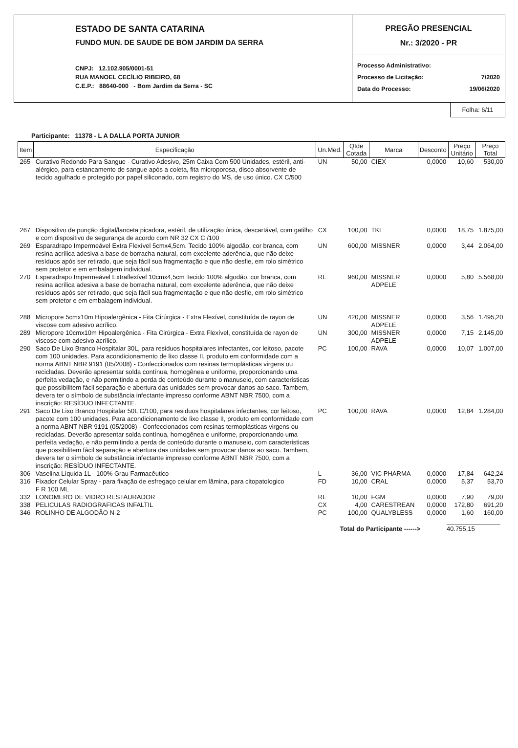ESTADO DE SANTA CATARINA
FUNDO MUN. DE SAUDE DE BOM JARDIM DA SERRA
CNPJ: 12.102.905/0001-51
RUA MANOEL CECÍLIO RIBEIRO, 68
C.E.P.: 88640-000 - Bom Jardim da Serra - SC
PREGÃO PRESENCIAL
Nr.: 3/2020 - PR
| Processo Administrativo: | |
| Processo de Licitação: | 7/2020 |
| Data do Processo: | 19/06/2020 |
Folha: 6/11
Participante: 11378 - L A DALLA PORTA JUNIOR
| Item | Especificação | Un.Med. | Qtde Cotada | Marca | Desconto | Preço Unitário | Preço Total |
| --- | --- | --- | --- | --- | --- | --- | --- |
| 265 | Curativo Redondo Para Sangue - Curativo Adesivo, 25m Caixa Com 500 Unidades, estéril, anti-alérgico, para estancamento de sangue após a coleta, fita microporosa, disco absorvente de tecido agulhado e protegido por papel siliconado, com registro do MS, de uso único. CX C/500 | UN | 50,00 | CIEX | 0,0000 | 10,60 | 530,00 |
| 267 | Dispositivo de punção digital/lanceta picadora, estéril, de utilização única, descartável, com gatilho e com dispositivo de segurança de acordo com NR 32 CX C /100 | CX | 100,00 | TKL | 0,0000 | 18,75 | 1.875,00 |
| 269 | Esparadrapo Impermeável Extra Flexível 5cmx4,5cm. Tecido 100% algodão, cor branca, com resina acrílica adesiva a base de borracha natural, com excelente aderência, que não deixe resíduos após ser retirado, que seja fácil sua fragmentação e que não desfie, em rolo simétrico sem protetor e em embalagem individual. | UN | 600,00 | MISSNER | 0,0000 | 3,44 | 2.064,00 |
| 270 | Esparadrapo Impermeável Extraflexível 10cmx4,5cm Tecido 100% algodão, cor branca, com resina acrílica adesiva a base de borracha natural, com excelente aderência, que não deixe resíduos após ser retirado, que seja fácil sua fragmentação e que não desfie, em rolo simétrico sem protetor e em embalagem individual. | RL | 960,00 | MISSNER ADPELE | 0,0000 | 5,80 | 5.568,00 |
| 288 | Micropore 5cmx10m Hipoalergênica - Fita Cirúrgica - Extra Flexível, constituída de rayon de viscose com adesivo acrílico. | UN | 420,00 | MISSNER ADPELE | 0,0000 | 3,56 | 1.495,20 |
| 289 | Micropore 10cmx10m Hipoalergênica - Fita Cirúrgica - Extra Flexível, constituída de rayon de viscose com adesivo acrílico. | UN | 300,00 | MISSNER ADPELE | 0,0000 | 7,15 | 2.145,00 |
| 290 | Saco De Lixo Branco Hospitalar 30L, para residuos hospitalares infectantes, cor leitoso, pacote com 100 unidades. Para acondicionamento de lixo classe II, produto em conformidade com a norma ABNT NBR 9191 (05/2008) - Confeccionados com resinas termoplásticas virgens ou recicladas. Deverão apresentar solda contínua, homogênea e uniforme, proporcionando uma perfeita vedação, e não permitindo a perda de conteúdo durante o manuseio, com caracteristicas que possibilitem fácil separação e abertura das unidades sem provocar danos ao saco. Tambem, devera ter o símbolo de substância infectante impresso conforme ABNT NBR 7500, com a inscrição: RESÍDUO INFECTANTE. | PC | 100,00 | RAVA | 0,0000 | 10,07 | 1.007,00 |
| 291 | Saco De Lixo Branco Hospitalar 50L C/100, para residuos hospitalares infectantes, cor leitoso, pacote com 100 unidades. Para acondicionamento de lixo classe II, produto em conformidade com a norma ABNT NBR 9191 (05/2008) - Confeccionados com resinas termoplásticas virgens ou recicladas. Deverão apresentar solda contínua, homogênea e uniforme, proporcionando uma perfeita vedação, e não permitindo a perda de conteúdo durante o manuseio, com caracteristicas que possibilitem fácil separação e abertura das unidades sem provocar danos ao saco. Tambem, devera ter o símbolo de substância infectante impresso conforme ABNT NBR 7500, com a inscrição: RESÍDUO INFECTANTE. | PC | 100,00 | RAVA | 0,0000 | 12,84 | 1.284,00 |
| 306 | Vaselina Líquida 1L - 100% Grau Farmacêutico | L | 36,00 | VIC PHARMA | 0,0000 | 17,84 | 642,24 |
| 316 | Fixador Celular Spray - para fixação de esfregaço celular em lâmina, para citopatologico F R 100 ML | FD | 10,00 | CRAL | 0,0000 | 5,37 | 53,70 |
| 332 | LONOMERO DE VIDRO RESTAURADOR | RL | 10,00 | FGM | 0,0000 | 7,90 | 79,00 |
| 338 | PELICULAS RADIOGRAFICAS INFALTIL | CX | 4,00 | CARESTREAN | 0,0000 | 172,80 | 691,20 |
| 346 | ROLINHO DE ALGODÃO N-2 | PC | 100,00 | QUALYBLESS | 0,0000 | 1,60 | 160,00 |
Total do Participante ------> 40.755,15